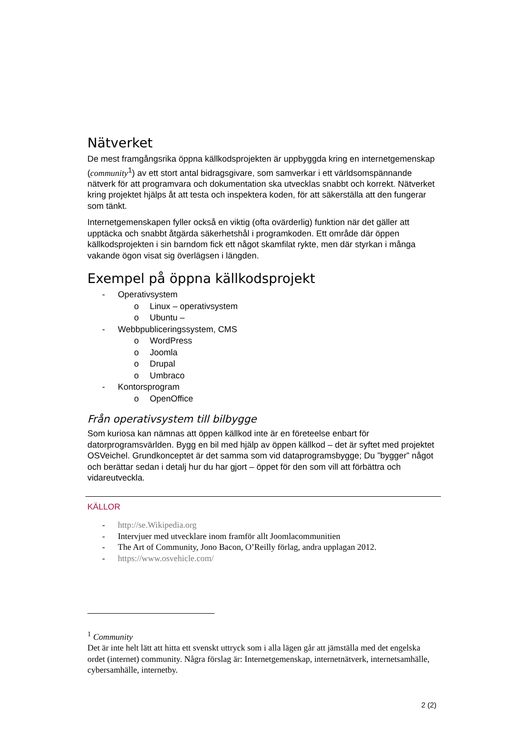Nätverket
De mest framgångsrika öppna källkodsprojekten är uppbyggda kring en internetgemenskap (community<sup>1</sup>) av ett stort antal bidragsgivare, som samverkar i ett världsomspännande nätverk för att programvara och dokumentation ska utvecklas snabbt och korrekt. Nätverket kring projektet hjälps åt att testa och inspektera koden, för att säkerställa att den fungerar som tänkt.
Internetgemenskapen fyller också en viktig (ofta ovärderlig) funktion när det gäller att upptäcka och snabbt åtgärda säkerhetshål i programkoden. Ett område där öppen källkodsprojekten i sin barndom fick ett något skamfilat rykte, men där styrkan i många vakande ögon visat sig överlägsen i längden.
Exempel på öppna källkodsprojekt
- Operativsystem
o Linux – operativsystem
o Ubuntu –
- Webbpubliceringssystem, CMS
o WordPress
o Joomla
o Drupal
o Umbraco
- Kontorsprogram
o OpenOffice
Från operativsystem till bilbygge
Som kuriosa kan nämnas att öppen källkod inte är en företeelse enbart för datorprogramsvärlden. Bygg en bil med hjälp av öppen källkod – det är syftet med projektet OSVeichel. Grundkonceptet är det samma som vid dataprogramsbygge; Du ”bygger” något och berättar sedan i detalj hur du har gjort – öppet för den som vill att förbättra och vidareutveckla.
KÄLLOR
- http://se.Wikipedia.org
- Intervjuer med utvecklare inom framför allt Joomlacommunitien
- The Art of Community, Jono Bacon, O’Reilly förlag, andra upplagan 2012.
- https://www.osvehicle.com/
<sup>1</sup> Community
Det är inte helt lätt att hitta ett svenskt uttryck som i alla lägen går att jämställa med det engelska ordet (internet) community. Några förslag är: Internetgemenskap, internetnätverk, internetsamhälle, cybersamhälle, internetby.
2 (2)